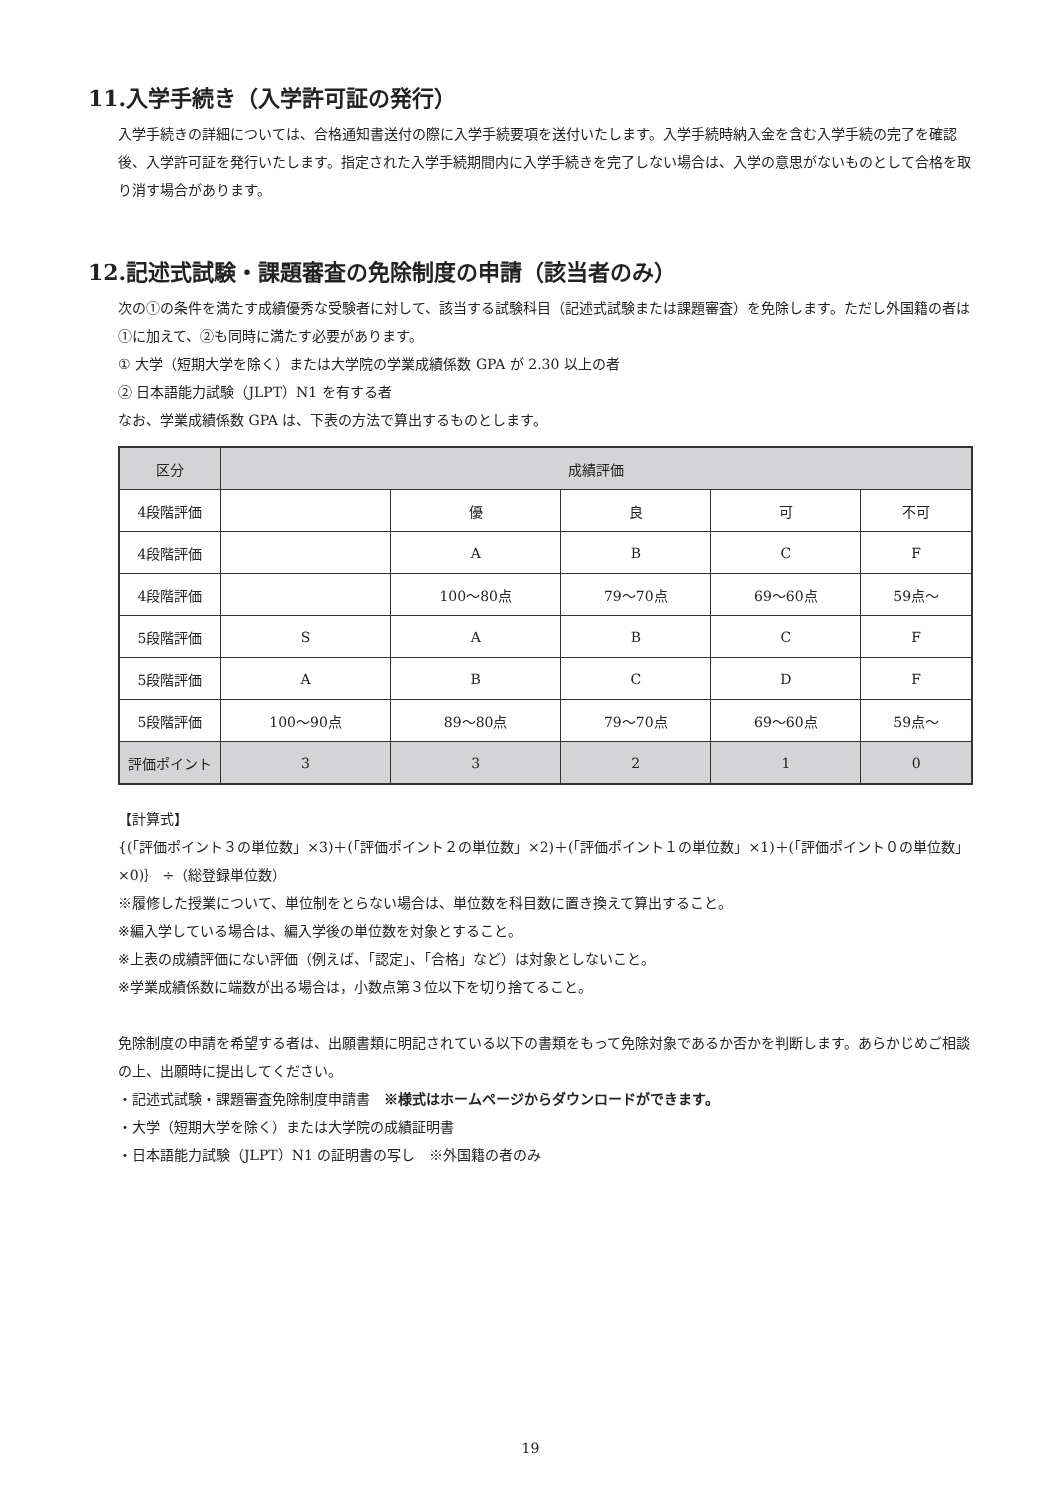11.入学手続き（入学許可証の発行）
入学手続きの詳細については、合格通知書送付の際に入学手続要項を送付いたします。入学手続時納入金を含む入学手続の完了を確認後、入学許可証を発行いたします。指定された入学手続期間内に入学手続きを完了しない場合は、入学の意思がないものとして合格を取り消す場合があります。
12.記述式試験・課題審査の免除制度の申請（該当者のみ）
次の①の条件を満たす成績優秀な受験者に対して、該当する試験科目（記述式試験または課題審査）を免除します。ただし外国籍の者は①に加えて、②も同時に満たす必要があります。
① 大学（短期大学を除く）または大学院の学業成績係数 GPA が 2.30 以上の者
② 日本語能力試験（JLPT）N1 を有する者
なお、学業成績係数 GPA は、下表の方法で算出するものとします。
| 区分 | 成績評価 | | | | |
| --- | --- | --- | --- | --- | --- |
| 4段階評価 | | 優 | 良 | 可 | 不可 |
| 4段階評価 | | A | B | C | F |
| 4段階評価 | | 100～80点 | 79～70点 | 69～60点 | 59点～ |
| 5段階評価 | S | A | B | C | F |
| 5段階評価 | A | B | C | D | F |
| 5段階評価 | 100～90点 | 89～80点 | 79～70点 | 69～60点 | 59点～ |
| 評価ポイント | 3 | 3 | 2 | 1 | 0 |
【計算式】
{(「評価ポイント３の単位数」×3)＋(「評価ポイント２の単位数」×2)＋(「評価ポイント１の単位数」×1)＋(「評価ポイント０の単位数」×0)｝ ÷（総登録単位数）
※履修した授業について、単位制をとらない場合は、単位数を科目数に置き換えて算出すること。
※編入学している場合は、編入学後の単位数を対象とすること。
※上表の成績評価にない評価（例えば、「認定」、「合格」など）は対象としないこと。
※学業成績係数に端数が出る場合は，小数点第３位以下を切り捨てること。
免除制度の申請を希望する者は、出願書類に明記されている以下の書類をもって免除対象であるか否かを判断します。あらかじめご相談の上、出願時に提出してください。
・記述式試験・課題審査免除制度申請書　※様式はホームページからダウンロードができます。
・大学（短期大学を除く）または大学院の成績証明書
・日本語能力試験（JLPT）N1 の証明書の写し　※外国籍の者のみ
19